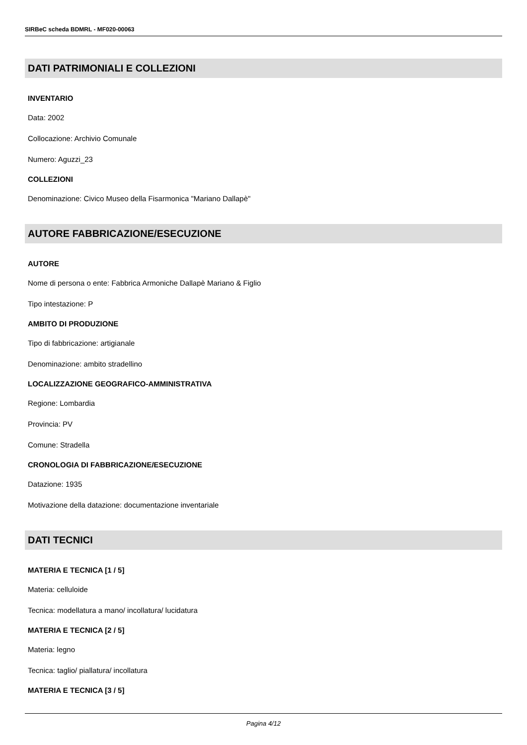SIRBeC scheda BDMRL - MF020-00063
DATI PATRIMONIALI E COLLEZIONI
INVENTARIO
Data: 2002
Collocazione: Archivio Comunale
Numero: Aguzzi_23
COLLEZIONI
Denominazione: Civico Museo della Fisarmonica "Mariano Dallapè"
AUTORE FABBRICAZIONE/ESECUZIONE
AUTORE
Nome di persona o ente: Fabbrica Armoniche Dallapè Mariano & Figlio
Tipo intestazione: P
AMBITO DI PRODUZIONE
Tipo di fabbricazione: artigianale
Denominazione: ambito stradellino
LOCALIZZAZIONE GEOGRAFICO-AMMINISTRATIVA
Regione: Lombardia
Provincia: PV
Comune: Stradella
CRONOLOGIA DI FABBRICAZIONE/ESECUZIONE
Datazione: 1935
Motivazione della datazione: documentazione inventariale
DATI TECNICI
MATERIA E TECNICA [1 / 5]
Materia: celluloide
Tecnica: modellatura a mano/ incollatura/ lucidatura
MATERIA E TECNICA [2 / 5]
Materia: legno
Tecnica: taglio/ piallatura/ incollatura
MATERIA E TECNICA [3 / 5]
Pagina 4/12